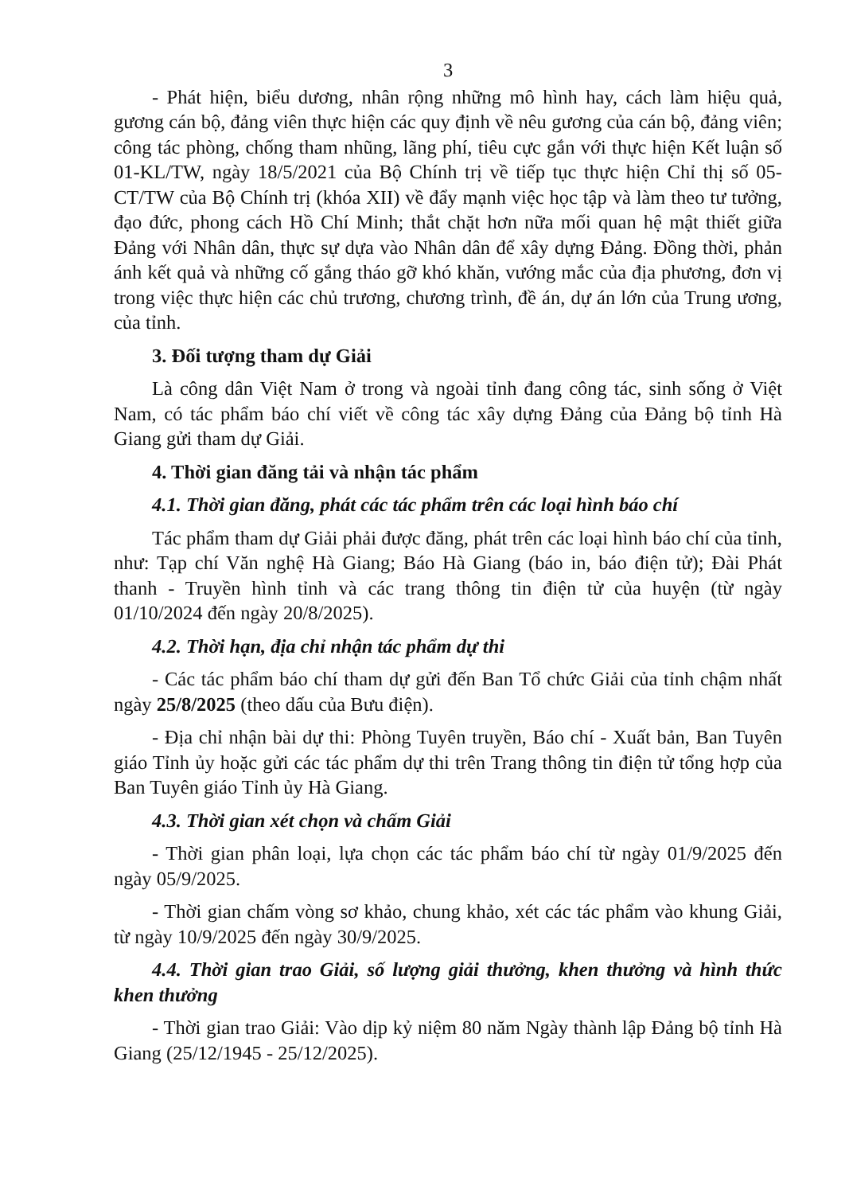3
- Phát hiện, biểu dương, nhân rộng những mô hình hay, cách làm hiệu quả, gương cán bộ, đảng viên thực hiện các quy định về nêu gương của cán bộ, đảng viên; công tác phòng, chống tham nhũng, lãng phí, tiêu cực gắn với thực hiện Kết luận số 01-KL/TW, ngày 18/5/2021 của Bộ Chính trị về tiếp tục thực hiện Chỉ thị số 05-CT/TW của Bộ Chính trị (khóa XII) về đẩy mạnh việc học tập và làm theo tư tưởng, đạo đức, phong cách Hồ Chí Minh; thắt chặt hơn nữa mối quan hệ mật thiết giữa Đảng với Nhân dân, thực sự dựa vào Nhân dân để xây dựng Đảng. Đồng thời, phản ánh kết quả và những cố gắng tháo gỡ khó khăn, vướng mắc của địa phương, đơn vị trong việc thực hiện các chủ trương, chương trình, đề án, dự án lớn của Trung ương, của tỉnh.
3. Đối tượng tham dự Giải
Là công dân Việt Nam ở trong và ngoài tỉnh đang công tác, sinh sống ở Việt Nam, có tác phẩm báo chí viết về công tác xây dựng Đảng của Đảng bộ tỉnh Hà Giang gửi tham dự Giải.
4. Thời gian đăng tải và nhận tác phẩm
4.1. Thời gian đăng, phát các tác phẩm trên các loại hình báo chí
Tác phẩm tham dự Giải phải được đăng, phát trên các loại hình báo chí của tỉnh, như: Tạp chí Văn nghệ Hà Giang; Báo Hà Giang (báo in, báo điện tử); Đài Phát thanh - Truyền hình tỉnh và các trang thông tin điện tử của huyện (từ ngày 01/10/2024 đến ngày 20/8/2025).
4.2. Thời hạn, địa chỉ nhận tác phẩm dự thi
- Các tác phẩm báo chí tham dự gửi đến Ban Tổ chức Giải của tỉnh chậm nhất ngày 25/8/2025 (theo dấu của Bưu điện).
- Địa chỉ nhận bài dự thi: Phòng Tuyên truyền, Báo chí - Xuất bản, Ban Tuyên giáo Tỉnh ủy hoặc gửi các tác phẩm dự thi trên Trang thông tin điện tử tổng hợp của Ban Tuyên giáo Tỉnh ủy Hà Giang.
4.3. Thời gian xét chọn và chấm Giải
- Thời gian phân loại, lựa chọn các tác phẩm báo chí từ ngày 01/9/2025 đến ngày 05/9/2025.
- Thời gian chấm vòng sơ khảo, chung khảo, xét các tác phẩm vào khung Giải, từ ngày 10/9/2025 đến ngày 30/9/2025.
4.4. Thời gian trao Giải, số lượng giải thưởng, khen thưởng và hình thức khen thưởng
- Thời gian trao Giải: Vào dịp kỷ niệm 80 năm Ngày thành lập Đảng bộ tỉnh Hà Giang (25/12/1945 - 25/12/2025).